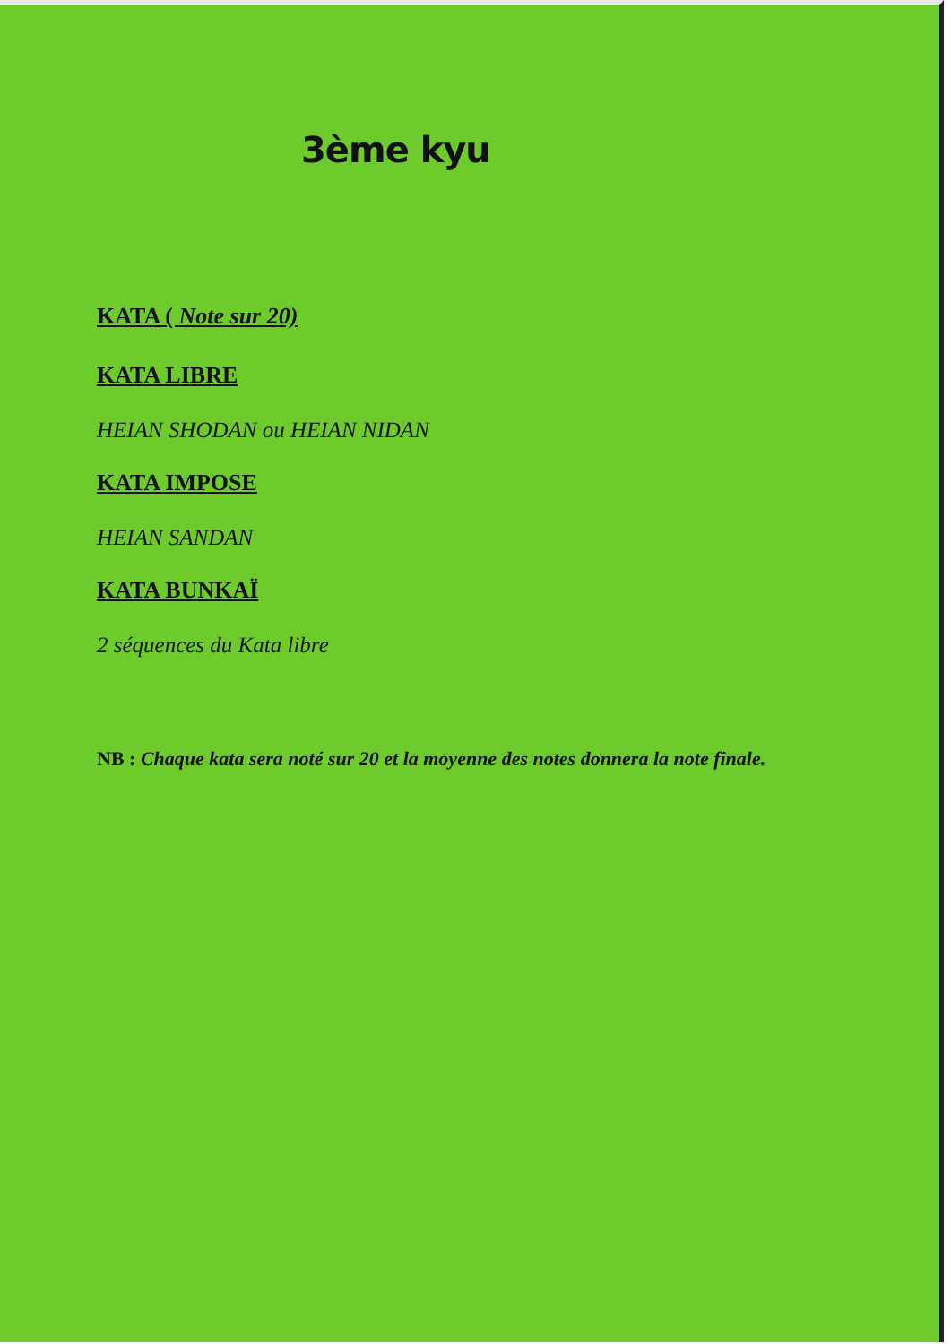3ème kyu
KATA ( Note sur 20)
KATA LIBRE
HEIAN SHODAN ou HEIAN NIDAN
KATA IMPOSE
HEIAN SANDAN
KATA BUNKAÏ
2 séquences du Kata libre
NB : Chaque kata sera noté sur 20 et la moyenne des notes donnera la note finale.